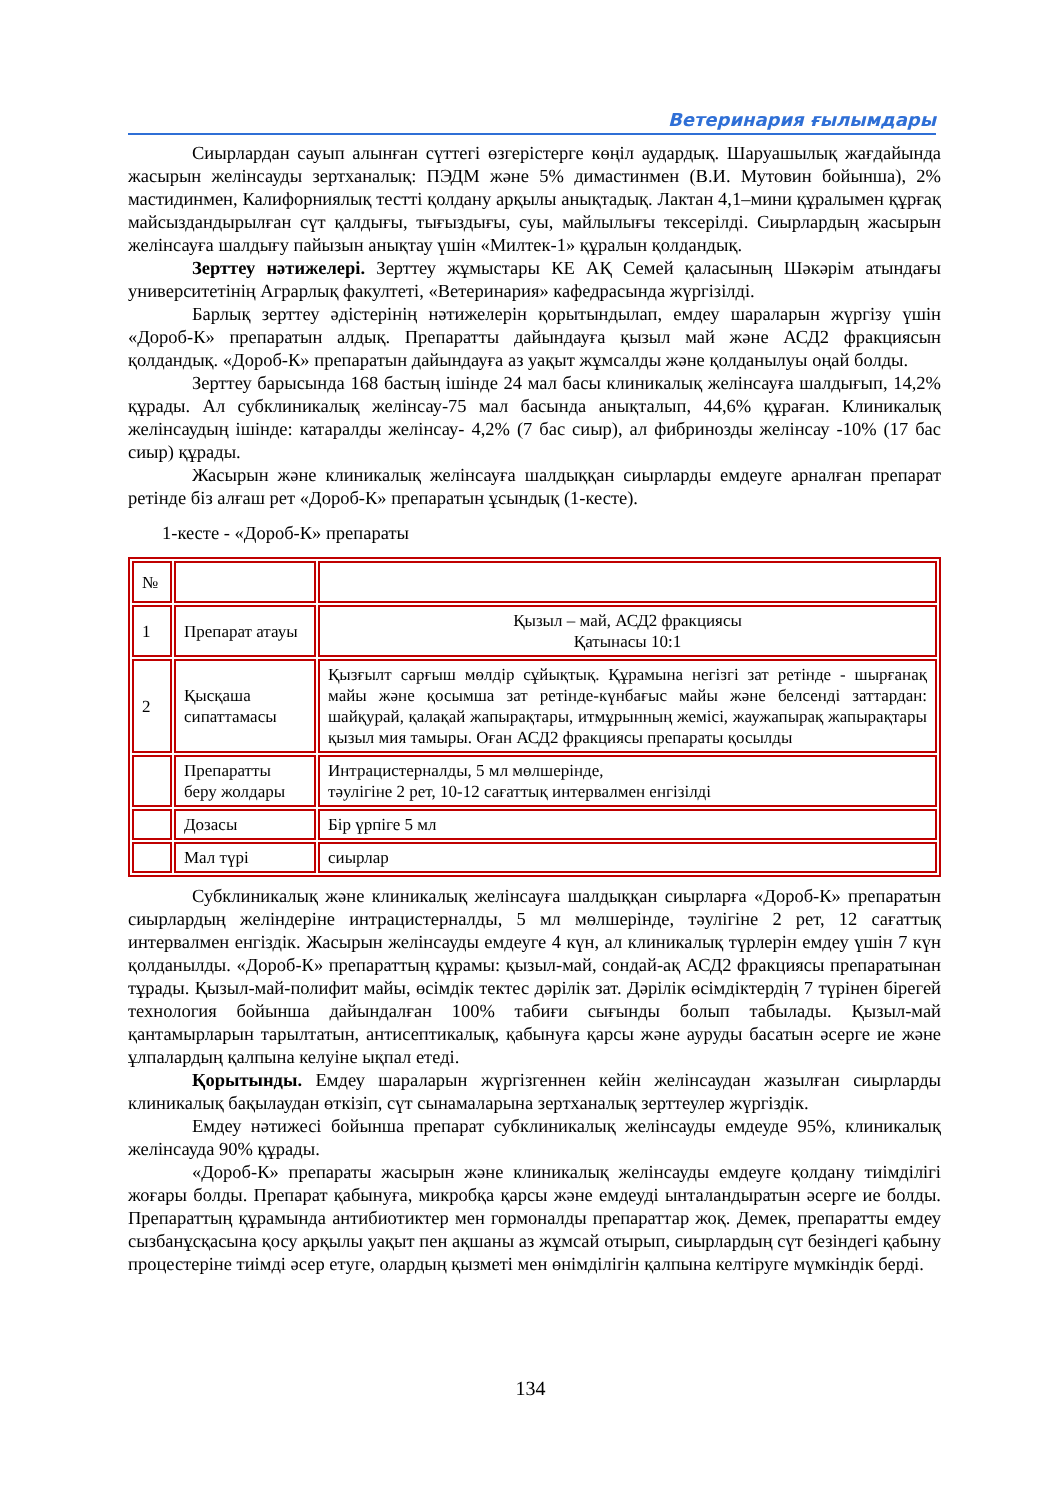Ветеринария ғылымдары
Сиырлардан сауып алынған сүттегі өзгерістерге көңіл аудардық. Шаруашылық жағдайында жасырын желінсауды зертханалық: ПЭДМ және 5% димастинмен (В.И. Мутовин бойынша), 2% мастидинмен, Калифорниялық тестті қолдану арқылы анықтадық. Лактан 4,1–мини құралымен құрғақ майсыздандырылған сүт қалдығы, тығыздығы, суы, майлылығы тексерілді. Сиырлардың жасырын желінсауға шалдығу пайызын анықтау үшін «Милтек-1» құралын қолдандық.
Зерттеу нәтижелері. Зерттеу жұмыстары КЕ АҚ Семей қаласының Шәкәрім атындағы университетінің Аграрлық факултеті, «Ветеринария» кафедрасында жүргізілді.
Барлық зерттеу әдістерінің нәтижелерін қорытындылап, емдеу шараларын жүргізу үшін «Дороб-К» препаратын алдық. Препаратты дайындауға қызыл май және АСД2 фракциясын қолдандық. «Дороб-К» препаратын дайындауға аз уақыт жұмсалды және қолданылуы оңай болды.
Зерттеу барысында 168 бастың ішінде 24 мал басы клиникалық желінсауға шалдығып, 14,2% құрады. Ал субклиникалық желінсау-75 мал басында анықталып, 44,6% құраған. Клиникалық желінсаудың ішінде: катаралды желінсау- 4,2% (7 бас сиыр), ал фибринозды желінсау -10% (17 бас сиыр) құрады.
Жасырын және клиникалық желінсауға шалдыққан сиырларды емдеуге арналған препарат ретінде біз алғаш рет «Дороб-К» препаратын ұсындық (1-кесте).
1-кесте - «Дороб-К» препараты
| № | | |
| 1 | Препарат атауы | Қызыл – май, АСД2 фракциясы Қатынасы 10:1 |
| 2 | Қысқаша сипаттамасы | Қызғылт сарғыш мөлдір сұйықтық. Құрамына негізгі зат ретінде - шырғанақ майы және қосымша зат ретінде-күнбағыс майы және белсенді заттардан: шайқурай, қалақай жапырақтары, итмұрынның жемісі, жаужапырақ жапырақтары қызыл мия тамыры. Оған АСД2 фракциясы препараты қосылды |
| | Препаратты беру жолдары | Интрацистерналды, 5 мл мөлшерінде, тәулігіне 2 рет, 10-12 сағаттық интервалмен енгізілді |
| | Дозасы | Бір үрпіге 5 мл |
| | Мал түрі | сиырлар |
Субклиникалық және клиникалық желінсауға шалдыққан сиырларға «Дороб-К» препаратын сиырлардың желіндеріне интрацистерналды, 5 мл мөлшерінде, тәулігіне 2 рет, 12 сағаттық интервалмен енгіздік. Жасырын желінсауды емдеуге 4 күн, ал клиникалық түрлерін емдеу үшін 7 күн қолданылды. «Дороб-К» препараттың құрамы: қызыл-май, сондай-ақ АСД2 фракциясы препаратынан тұрады. Қызыл-май-полифит майы, өсімдік тектес дәрілік зат. Дәрілік өсімдіктердің 7 түрінен бірегей технология бойынша дайындалған 100% табиғи сығынды болып табылады. Қызыл-май қантамырларын тарылтатын, антисептикалық, қабынуға қарсы және ауруды басатын әсерге ие және ұлпалардың қалпына келуіне ықпал етеді.
Қорытынды. Емдеу шараларын жүргізгеннен кейін желінсаудан жазылған сиырларды клиникалық бақылаудан өткізіп, сүт сынамаларына зертханалық зерттеулер жүргіздік.
Емдеу нәтижесі бойынша препарат субклиникалық желінсауды емдеуде 95%, клиникалық желінсауда 90% құрады.
«Дороб-К» препараты жасырын және клиникалық желінсауды емдеуге қолдану тиімділігі жоғары болды. Препарат қабынуға, микробқа қарсы және емдеуді ынталандыратын әсерге ие болды. Препараттың құрамында антибиотиктер мен гормоналды препараттар жоқ. Демек, препаратты емдеу сызбанұсқасына қосу арқылы уақыт пен ақшаны аз жұмсай отырып, сиырлардың сүт безіндегі қабыну процестеріне тиімді әсер етуге, олардың қызметі мен өнімділігін қалпына келтіруге мүмкіндік берді.
134